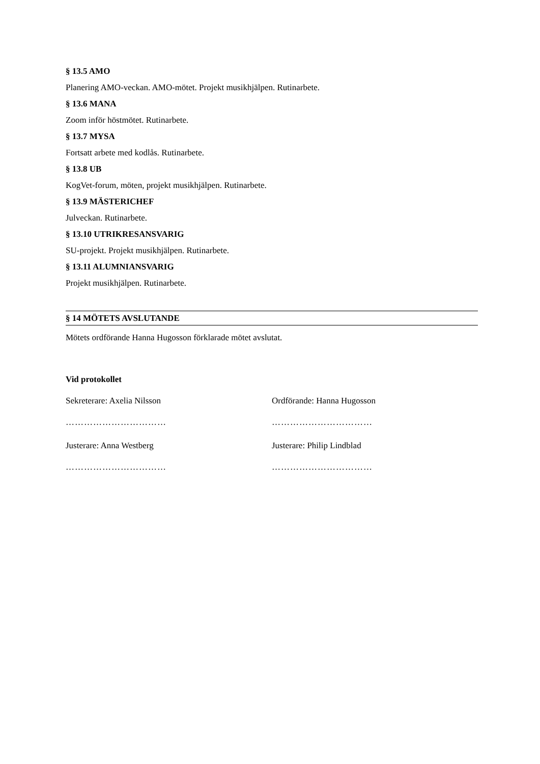§ 13.5 AMO
Planering AMO-veckan. AMO-mötet. Projekt musikhjälpen. Rutinarbete.
§ 13.6 MANA
Zoom inför höstmötet. Rutinarbete.
§ 13.7 MYSA
Fortsatt arbete med kodlås. Rutinarbete.
§ 13.8 UB
KogVet-forum, möten, projekt musikhjälpen. Rutinarbete.
§ 13.9 MÄSTERICHEF
Julveckan. Rutinarbete.
§ 13.10 UTRIKRESANSVARIG
SU-projekt. Projekt musikhjälpen. Rutinarbete.
§ 13.11 ALUMNIANSVARIG
Projekt musikhjälpen. Rutinarbete.
§ 14 MÖTETS AVSLUTANDE
Mötets ordförande Hanna Hugosson förklarade mötet avslutat.
Vid protokollet
Sekreterare: Axelia Nilsson
……………………………
Ordförande: Hanna Hugosson
……………………………
Justerare: Anna Westberg
……………………………
Justerare: Philip Lindblad
……………………………